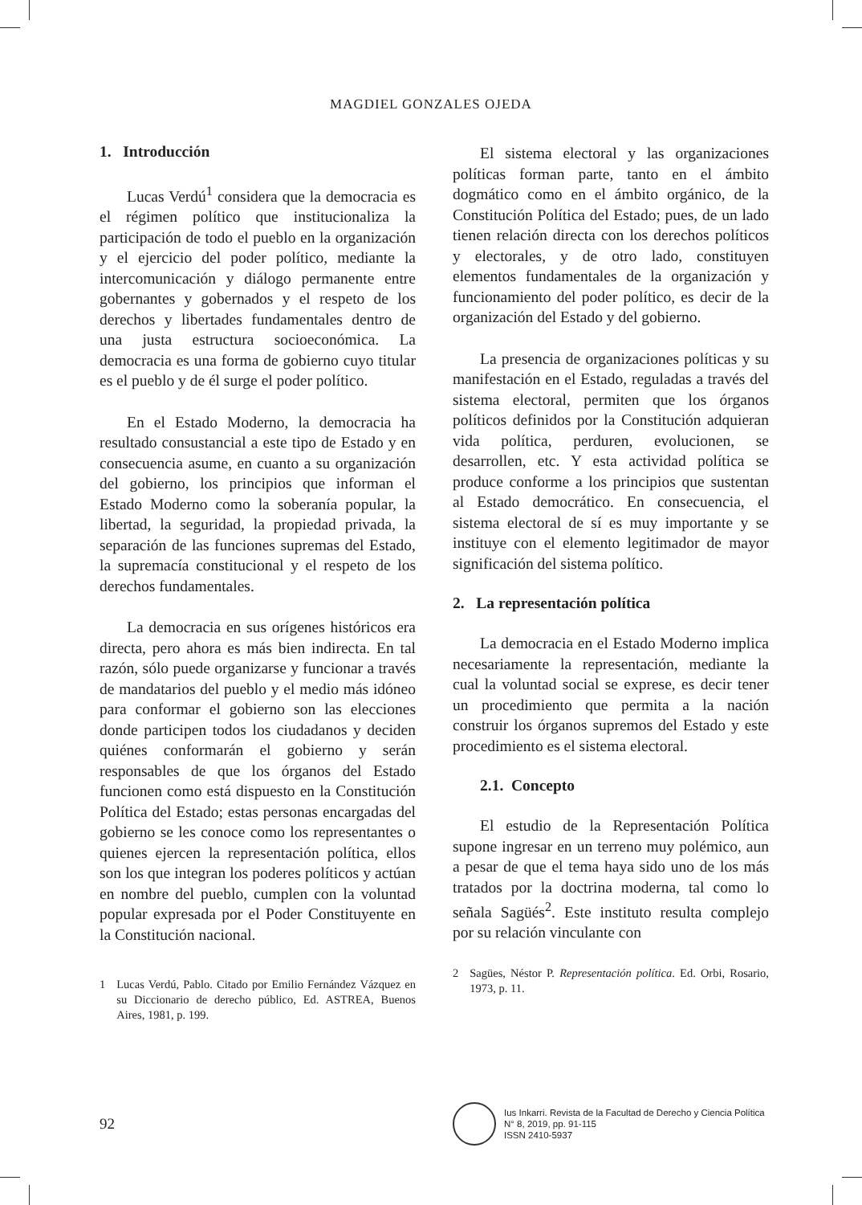MAGDIEL GONZALES OJEDA
1. Introducción
Lucas Verdú<sup>1</sup> considera que la democracia es el régimen político que institucionaliza la participación de todo el pueblo en la organización y el ejercicio del poder político, mediante la intercomunicación y diálogo permanente entre gobernantes y gobernados y el respeto de los derechos y libertades fundamentales dentro de una justa estructura socioeconómica. La democracia es una forma de gobierno cuyo titular es el pueblo y de él surge el poder político.
En el Estado Moderno, la democracia ha resultado consustancial a este tipo de Estado y en consecuencia asume, en cuanto a su organización del gobierno, los principios que informan el Estado Moderno como la soberanía popular, la libertad, la seguridad, la propiedad privada, la separación de las funciones supremas del Estado, la supremacía constitucional y el respeto de los derechos fundamentales.
La democracia en sus orígenes históricos era directa, pero ahora es más bien indirecta. En tal razón, sólo puede organizarse y funcionar a través de mandatarios del pueblo y el medio más idóneo para conformar el gobierno son las elecciones donde participen todos los ciudadanos y deciden quiénes conformarán el gobierno y serán responsables de que los órganos del Estado funcionen como está dispuesto en la Constitución Política del Estado; estas personas encargadas del gobierno se les conoce como los representantes o quienes ejercen la representación política, ellos son los que integran los poderes políticos y actúan en nombre del pueblo, cumplen con la voluntad popular expresada por el Poder Constituyente en la Constitución nacional.
1 Lucas Verdú, Pablo. Citado por Emilio Fernández Vázquez en su Diccionario de derecho público, Ed. ASTREA, Buenos Aires, 1981, p. 199.
El sistema electoral y las organizaciones políticas forman parte, tanto en el ámbito dogmático como en el ámbito orgánico, de la Constitución Política del Estado; pues, de un lado tienen relación directa con los derechos políticos y electorales, y de otro lado, constituyen elementos fundamentales de la organización y funcionamiento del poder político, es decir de la organización del Estado y del gobierno.
La presencia de organizaciones políticas y su manifestación en el Estado, reguladas a través del sistema electoral, permiten que los órganos políticos definidos por la Constitución adquieran vida política, perduren, evolucionen, se desarrollen, etc. Y esta actividad política se produce conforme a los principios que sustentan al Estado democrático. En consecuencia, el sistema electoral de sí es muy importante y se instituye con el elemento legitimador de mayor significación del sistema político.
2. La representación política
La democracia en el Estado Moderno implica necesariamente la representación, mediante la cual la voluntad social se exprese, es decir tener un procedimiento que permita a la nación construir los órganos supremos del Estado y este procedimiento es el sistema electoral.
2.1. Concepto
El estudio de la Representación Política supone ingresar en un terreno muy polémico, aun a pesar de que el tema haya sido uno de los más tratados por la doctrina moderna, tal como lo señala Sagüés<sup>2</sup>. Este instituto resulta complejo por su relación vinculante con
2 Sagües, Néstor P. Representación política. Ed. Orbi, Rosario, 1973, p. 11.
92
Ius Inkarri. Revista de la Facultad de Derecho y Ciencia Política
N° 8, 2019, pp. 91-115
ISSN 2410-5937